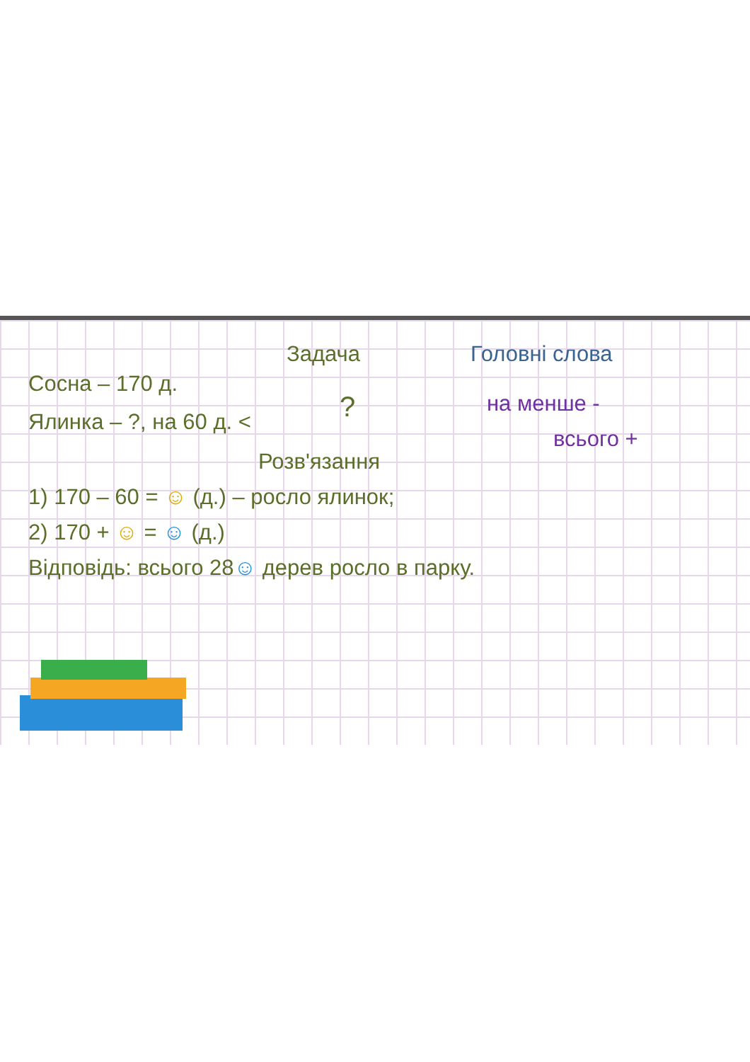Задача Головні слова
Сосна – 170 д.
Ялинка – ?, на 60 д. <
? на менше -
всього +
Розв'язання
1) 170 – 60 = ☺ (д.) – росло ялинок;
2) 170 + ☺ = ☺ (д.)
Відповідь: всього 28☺ дерев росло в парку.